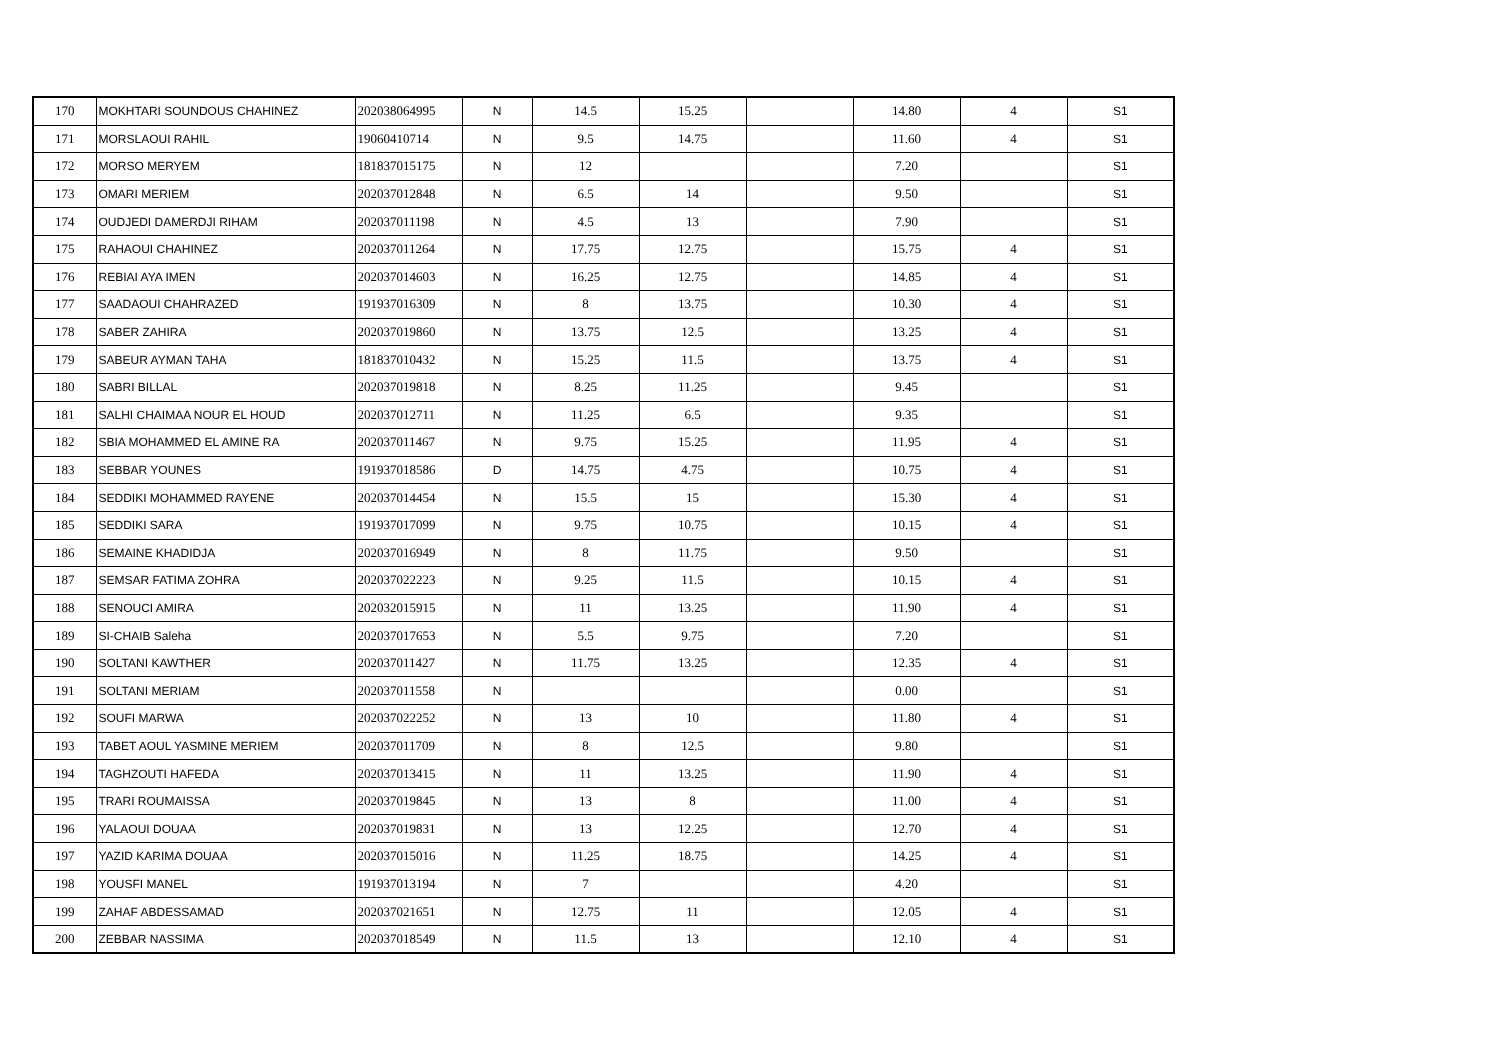| 170 | MOKHTARI SOUNDOUS CHAHINEZ | 202038064995 | N | 14.5 | 15.25 | | 14.80 | 4 | S1 |
| 171 | MORSLAOUI RAHIL | 19060410714 | N | 9.5 | 14.75 | | 11.60 | 4 | S1 |
| 172 | MORSO MERYEM | 181837015175 | N | 12 | | | 7.20 | | S1 |
| 173 | OMARI MERIEM | 202037012848 | N | 6.5 | 14 | | 9.50 | | S1 |
| 174 | OUDJEDI DAMERDJI RIHAM | 202037011198 | N | 4.5 | 13 | | 7.90 | | S1 |
| 175 | RAHAOUI CHAHINEZ | 202037011264 | N | 17.75 | 12.75 | | 15.75 | 4 | S1 |
| 176 | REBIAI AYA IMEN | 202037014603 | N | 16.25 | 12.75 | | 14.85 | 4 | S1 |
| 177 | SAADAOUI CHAHRAZED | 191937016309 | N | 8 | 13.75 | | 10.30 | 4 | S1 |
| 178 | SABER ZAHIRA | 202037019860 | N | 13.75 | 12.5 | | 13.25 | 4 | S1 |
| 179 | SABEUR AYMAN TAHA | 181837010432 | N | 15.25 | 11.5 | | 13.75 | 4 | S1 |
| 180 | SABRI BILLAL | 202037019818 | N | 8.25 | 11.25 | | 9.45 | | S1 |
| 181 | SALHI CHAIMAA NOUR EL HOUD | 202037012711 | N | 11.25 | 6.5 | | 9.35 | | S1 |
| 182 | SBIA MOHAMMED EL AMINE RA | 202037011467 | N | 9.75 | 15.25 | | 11.95 | 4 | S1 |
| 183 | SEBBAR YOUNES | 191937018586 | D | 14.75 | 4.75 | | 10.75 | 4 | S1 |
| 184 | SEDDIKI MOHAMMED RAYENE | 202037014454 | N | 15.5 | 15 | | 15.30 | 4 | S1 |
| 185 | SEDDIKI SARA | 191937017099 | N | 9.75 | 10.75 | | 10.15 | 4 | S1 |
| 186 | SEMAINE KHADIDJA | 202037016949 | N | 8 | 11.75 | | 9.50 | | S1 |
| 187 | SEMSAR FATIMA ZOHRA | 202037022223 | N | 9.25 | 11.5 | | 10.15 | 4 | S1 |
| 188 | SENOUCI AMIRA | 202032015915 | N | 11 | 13.25 | | 11.90 | 4 | S1 |
| 189 | SI-CHAIB Saleha | 202037017653 | N | 5.5 | 9.75 | | 7.20 | | S1 |
| 190 | SOLTANI KAWTHER | 202037011427 | N | 11.75 | 13.25 | | 12.35 | 4 | S1 |
| 191 | SOLTANI MERIAM | 202037011558 | N | | | | 0.00 | | S1 |
| 192 | SOUFI MARWA | 202037022252 | N | 13 | 10 | | 11.80 | 4 | S1 |
| 193 | TABET AOUL YASMINE MERIEM | 202037011709 | N | 8 | 12.5 | | 9.80 | | S1 |
| 194 | TAGHZOUTI HAFEDA | 202037013415 | N | 11 | 13.25 | | 11.90 | 4 | S1 |
| 195 | TRARI ROUMAISSA | 202037019845 | N | 13 | 8 | | 11.00 | 4 | S1 |
| 196 | YALAOUI DOUAA | 202037019831 | N | 13 | 12.25 | | 12.70 | 4 | S1 |
| 197 | YAZID KARIMA DOUAA | 202037015016 | N | 11.25 | 18.75 | | 14.25 | 4 | S1 |
| 198 | YOUSFI MANEL | 191937013194 | N | 7 | | | 4.20 | | S1 |
| 199 | ZAHAF ABDESSAMAD | 202037021651 | N | 12.75 | 11 | | 12.05 | 4 | S1 |
| 200 | ZEBBAR NASSIMA | 202037018549 | N | 11.5 | 13 | | 12.10 | 4 | S1 |